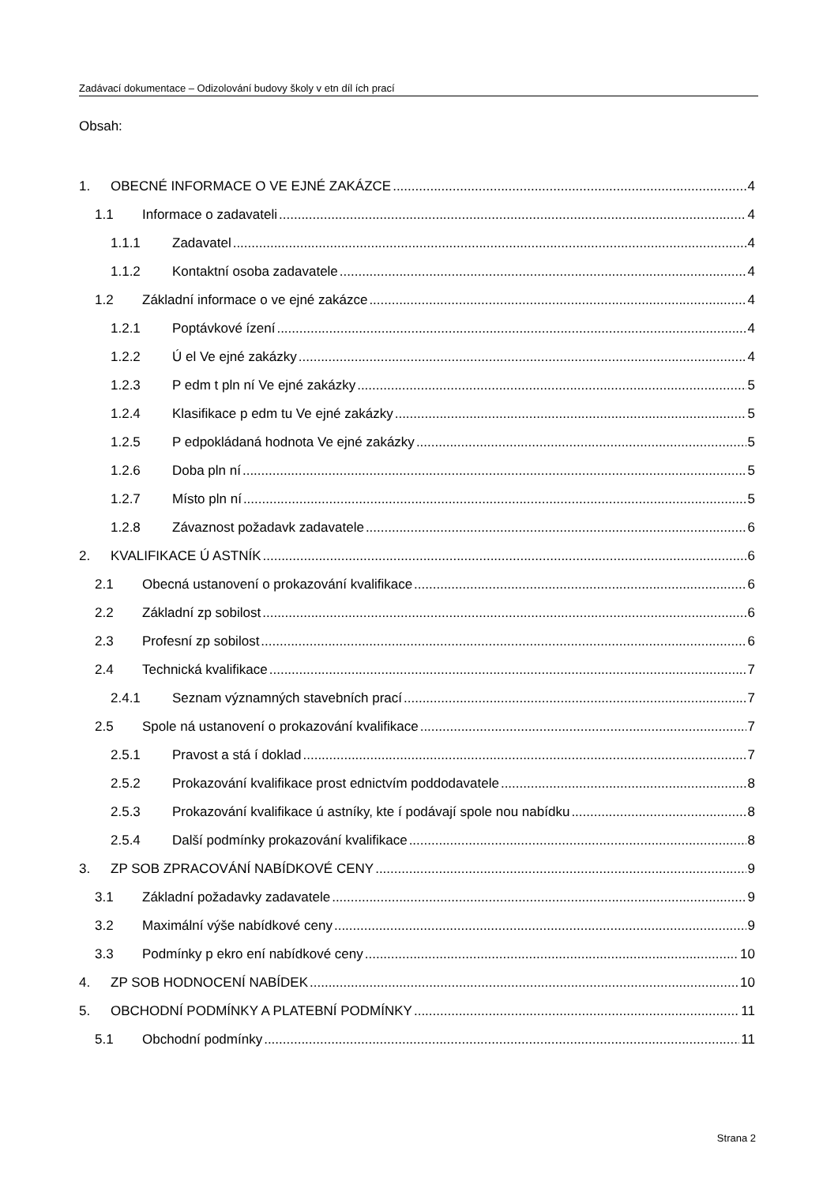Zadávací dokumentace – Odizolování budovy školy v etn díl ích prací
Obsah:
1. OBECNÉ INFORMACE O VE EJNÉ ZAKÁZCE 4
1.1 Informace o zadavateli 4
1.1.1 Zadavatel 4
1.1.2 Kontaktní osoba zadavatele 4
1.2 Základní informace o ve ejné zakázce 4
1.2.1 Poptávkové ízení 4
1.2.2 Ú el Ve ejné zakázky 4
1.2.3 P edm t pln ní Ve ejné zakázky 5
1.2.4 Klasifikace p edm tu Ve ejné zakázky 5
1.2.5 P edpokládaná hodnota Ve ejné zakázky 5
1.2.6 Doba pln ní 5
1.2.7 Místo pln ní 5
1.2.8 Závaznost požadavk zadavatele 6
2. KVALIFIKACE Ú ASTNÍK 6
2.1 Obecná ustanovení o prokazování kvalifikace 6
2.2 Základní zp sobilost 6
2.3 Profesní zp sobilost 6
2.4 Technická kvalifikace 7
2.4.1 Seznam významných stavebních prací 7
2.5 Spole ná ustanovení o prokazování kvalifikace 7
2.5.1 Pravost a stá í doklad 7
2.5.2 Prokazování kvalifikace prost ednictvím poddodavatele 8
2.5.3 Prokazování kvalifikace ú astníky, kte í podávají spole nou nabídku 8
2.5.4 Další podmínky prokazování kvalifikace 8
3. ZP SOB ZPRACOVÁNÍ NABÍDKOVÉ CENY 9
3.1 Základní požadavky zadavatele 9
3.2 Maximální výše nabídkové ceny 9
3.3 Podmínky p ekro ení nabídkové ceny 10
4. ZP SOB HODNOCENÍ NABÍDEK 10
5. OBCHODNÍ PODMÍNKY A PLATEBNÍ PODMÍNKY 11
5.1 Obchodní podmínky 11
Strana 2